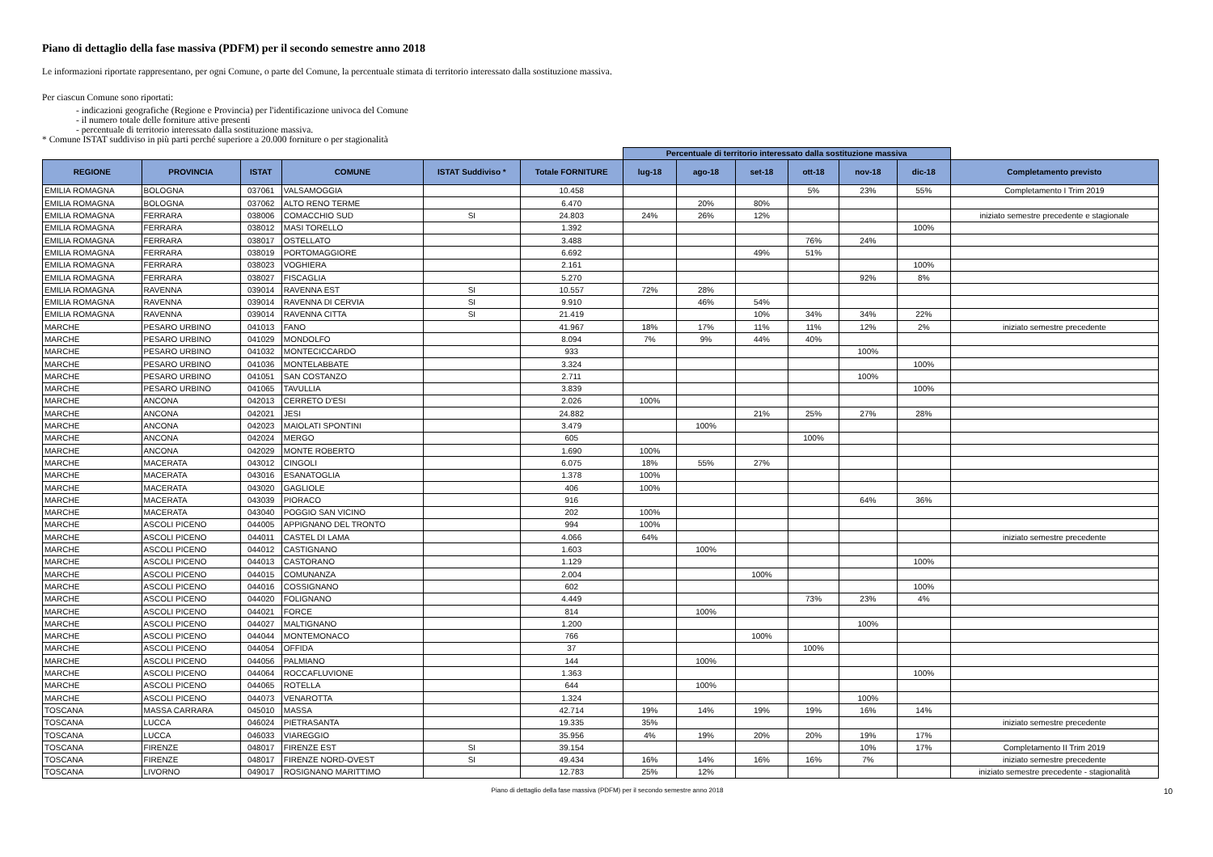Piano di dettaglio della fase massiva (PDFM) per il secondo semestre anno 2018
Le informazioni riportate rappresentano, per ogni Comune, o parte del Comune, la percentuale stimata di territorio interessato dalla sostituzione massiva.
Per ciascun Comune sono riportati:
- indicazioni geografiche (Regione e Provincia) per l'identificazione univoca del Comune
- il numero totale delle forniture attive presenti
- percentuale di territorio interessato dalla sostituzione massiva.
* Comune ISTAT suddiviso in più parti perché superiore a 20.000 forniture o per stagionalità
| | | | | | | Percentuale di territorio interessato dalla sostituzione massiva | | | | | | |
| REGIONE | PROVINCIA | ISTAT | COMUNE | ISTAT Suddiviso * | Totale FORNITURE | lug-18 | ago-18 | set-18 | ott-18 | nov-18 | dic-18 | Completamento previsto |
| EMILIA ROMAGNA | BOLOGNA | 037061 | VALSAMOGGIA | | 10.458 | | | | 5% | 23% | 55% | Completamento I Trim 2019 |
| EMILIA ROMAGNA | BOLOGNA | 037062 | ALTO RENO TERME | | 6.470 | | 20% | 80% | | | | |
| EMILIA ROMAGNA | FERRARA | 038006 | COMACCHIO SUD | SI | 24.803 | 24% | 26% | 12% | | | | iniziato semestre precedente e stagionale |
| EMILIA ROMAGNA | FERRARA | 038012 | MASI TORELLO | | 1.392 | | | | | | 100% | |
| EMILIA ROMAGNA | FERRARA | 038017 | OSTELLATO | | 3.488 | | | | 76% | 24% | | |
| EMILIA ROMAGNA | FERRARA | 038019 | PORTOMAGGIORE | | 6.692 | | | 49% | 51% | | | |
| EMILIA ROMAGNA | FERRARA | 038023 | VOGHIERA | | 2.161 | | | | | | 100% | |
| EMILIA ROMAGNA | FERRARA | 038027 | FISCAGLIA | | 5.270 | | | | | 92% | 8% | |
| EMILIA ROMAGNA | RAVENNA | 039014 | RAVENNA EST | SI | 10.557 | 72% | 28% | | | | | |
| EMILIA ROMAGNA | RAVENNA | 039014 | RAVENNA DI CERVIA | SI | 9.910 | | 46% | 54% | | | | |
| EMILIA ROMAGNA | RAVENNA | 039014 | RAVENNA CITTA | SI | 21.419 | | | 10% | 34% | 34% | 22% | |
| MARCHE | PESARO URBINO | 041013 | FANO | | 41.967 | 18% | 17% | 11% | 11% | 12% | 2% | iniziato semestre precedente |
| MARCHE | PESARO URBINO | 041029 | MONDOLFO | | 8.094 | 7% | 9% | 44% | 40% | | | |
| MARCHE | PESARO URBINO | 041032 | MONTECICCARDO | | 933 | | | | | 100% | | |
| MARCHE | PESARO URBINO | 041036 | MONTELABBATE | | 3.324 | | | | | | 100% | |
| MARCHE | PESARO URBINO | 041051 | SAN COSTANZO | | 2.711 | | | | | 100% | | |
| MARCHE | PESARO URBINO | 041065 | TAVULLIA | | 3.839 | | | | | | 100% | |
| MARCHE | ANCONA | 042013 | CERRETO D'ESI | | 2.026 | 100% | | | | | | |
| MARCHE | ANCONA | 042021 | JESI | | 24.882 | | | 21% | 25% | 27% | 28% | |
| MARCHE | ANCONA | 042023 | MAIOLATI SPONTINI | | 3.479 | | 100% | | | | | |
| MARCHE | ANCONA | 042024 | MERGO | | 605 | | | | 100% | | | |
| MARCHE | ANCONA | 042029 | MONTE ROBERTO | | 1.690 | 100% | | | | | | |
| MARCHE | MACERATA | 043012 | CINGOLI | | 6.075 | 18% | 55% | 27% | | | | |
| MARCHE | MACERATA | 043016 | ESANATOGLIA | | 1.378 | 100% | | | | | | |
| MARCHE | MACERATA | 043020 | GAGLIOLE | | 406 | 100% | | | | | | |
| MARCHE | MACERATA | 043039 | PIORACO | | 916 | | | | | 64% | 36% | |
| MARCHE | MACERATA | 043040 | POGGIO SAN VICINO | | 202 | 100% | | | | | | |
| MARCHE | ASCOLI PICENO | 044005 | APPIGNANO DEL TRONTO | | 994 | 100% | | | | | | |
| MARCHE | ASCOLI PICENO | 044011 | CASTEL DI LAMA | | 4.066 | 64% | | | | | | iniziato semestre precedente |
| MARCHE | ASCOLI PICENO | 044012 | CASTIGNANO | | 1.603 | | 100% | | | | | |
| MARCHE | ASCOLI PICENO | 044013 | CASTORANO | | 1.129 | | | | | | 100% | |
| MARCHE | ASCOLI PICENO | 044015 | COMUNANZA | | 2.004 | | | 100% | | | | |
| MARCHE | ASCOLI PICENO | 044016 | COSSIGNANO | | 602 | | | | | | 100% | |
| MARCHE | ASCOLI PICENO | 044020 | FOLIGNANO | | 4.449 | | | | 73% | 23% | 4% | |
| MARCHE | ASCOLI PICENO | 044021 | FORCE | | 814 | | 100% | | | | | |
| MARCHE | ASCOLI PICENO | 044027 | MALTIGNANO | | 1.200 | | | | | 100% | | |
| MARCHE | ASCOLI PICENO | 044044 | MONTEMONACO | | 766 | | | 100% | | | | |
| MARCHE | ASCOLI PICENO | 044054 | OFFIDA | | 37 | | | | 100% | | | |
| MARCHE | ASCOLI PICENO | 044056 | PALMIANO | | 144 | | 100% | | | | | |
| MARCHE | ASCOLI PICENO | 044064 | ROCCAFLUVIONE | | 1.363 | | | | | | 100% | |
| MARCHE | ASCOLI PICENO | 044065 | ROTELLA | | 644 | | 100% | | | | | |
| MARCHE | ASCOLI PICENO | 044073 | VENAROTTA | | 1.324 | | | | | 100% | | |
| TOSCANA | MASSA CARRARA | 045010 | MASSA | | 42.714 | 19% | 14% | 19% | 19% | 16% | 14% | |
| TOSCANA | LUCCA | 046024 | PIETRASANTA | | 19.335 | 35% | | | | | | iniziato semestre precedente |
| TOSCANA | LUCCA | 046033 | VIAREGGIO | | 35.956 | 4% | 19% | 20% | 20% | 19% | 17% | |
| TOSCANA | FIRENZE | 048017 | FIRENZE EST | SI | 39.154 | | | | | 10% | 17% | Completamento II Trim 2019 |
| TOSCANA | FIRENZE | 048017 | FIRENZE NORD-OVEST | SI | 49.434 | 16% | 14% | 16% | 16% | 7% | | iniziato semestre precedente |
| TOSCANA | LIVORNO | 049017 | ROSIGNANO MARITTIMO | | 12.783 | 25% | 12% | | | | | iniziato semestre precedente - stagionalità |
Piano di dettaglio della fase massiva (PDFM) per il secondo semestre anno 2018 10